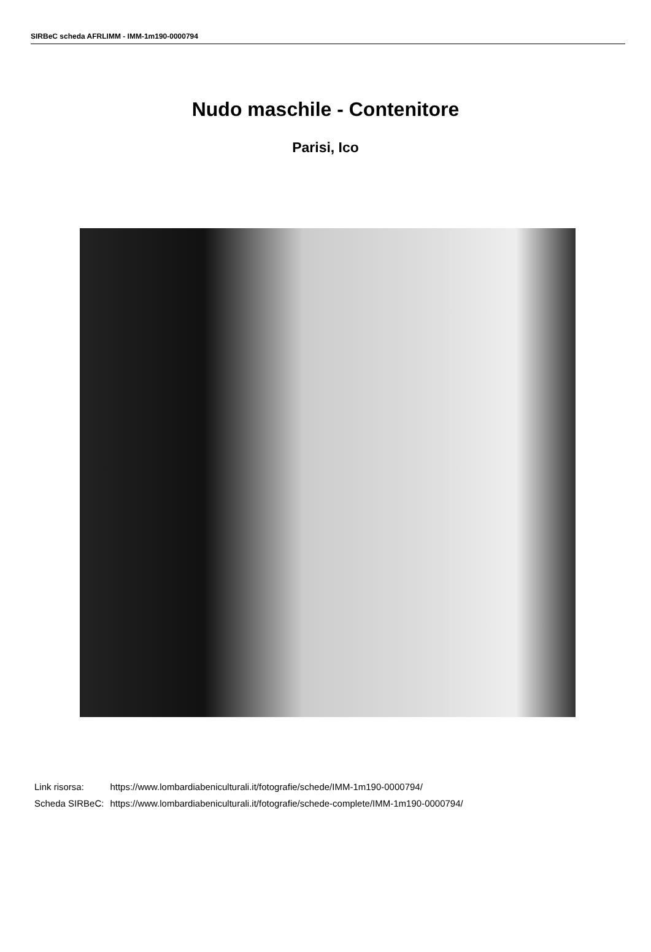SIRBeC scheda AFRLIMM - IMM-1m190-0000794
Nudo maschile - Contenitore
Parisi, Ico
| Link risorsa: | https://www.lombardiabeniculturali.it/fotografie/schede/IMM-1m190-0000794/ |
| Scheda SIRBeC: | https://www.lombardiabeniculturali.it/fotografie/schede-complete/IMM-1m190-0000794/ |